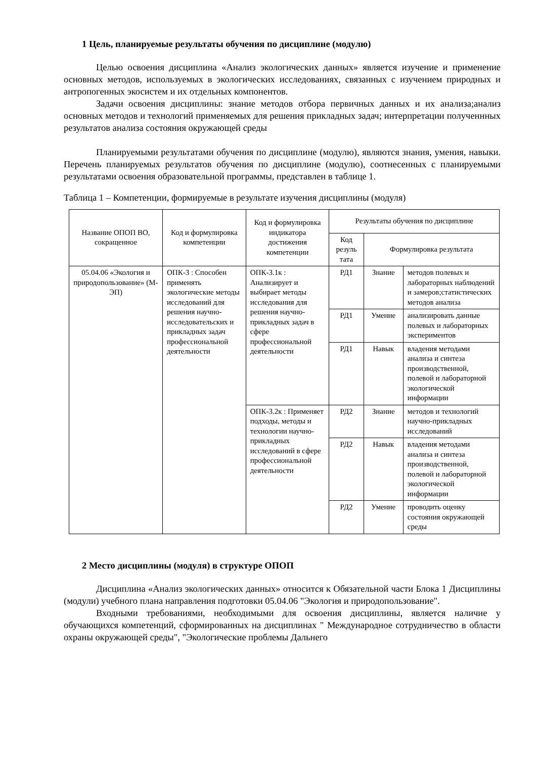1 Цель, планируемые результаты обучения по дисциплине (модулю)
Целью освоения дисциплина «Анализ экологических данных» является изучение и применение основных методов, используемых в экологических исследованиях, связанных с изучением природных и антропогенных экосистем и их отдельных компонентов.
Задачи освоения дисциплины: знание методов отбора первичных данных и их анализа;анализ основных методов и технологий применяемых для решения прикладных задач; интерпретации полученнных результатов анализа состояния окружающей среды
Планируемыми результатами обучения по дисциплине (модулю), являются знания, умения, навыки. Перечень планируемых результатов обучения по дисциплине (модулю), соотнесенных с планируемыми результатами освоения образовательной программы, представлен в таблице 1.
Таблица 1 – Компетенции, формируемые в результате изучения дисциплины (модуля)
| Название ОПОП ВО, сокращенное | Код и формулировка компетенции | Код и формулировка индикатора достижения компетенции | Результаты обучения по дисциплине | | |
| --- | --- | --- | --- | --- | --- |
| | | | Код резуль тата | Формулировка результата | |
| 05.04.06 «Экология и природопользование» (М-ЭП) | ОПК-3 : Способен применять экологические методы исследований для решения научно-исследовательских и прикладных задач профессиональной деятельности | ОПК-3.1к : Анализирует и выбирает методы исследования для решения научно-прикладных задач в сфере профессиональной деятельности | РД1 | Знание | методов полевых и лабораторных наблюдений и замеров;статистических методов анализа |
| | | | РД1 | Умение | анализировать данные полевых и лабораторных экспериментов |
| | | | РД1 | Навык | владения методами анализа и синтеза производственной, полевой и лабораторной экологической информации |
| | | ОПК-3.2к : Применяет подходы, методы и технологии научно-прикладных исследований в сфере профессиональной деятельности | РД2 | Знание | методов и технологий научно-прикладных исследований |
| | | | РД2 | Навык | владения методами анализа и синтеза производственной, полевой и лабораторной экологической информации |
| | | | РД2 | Умение | проводить оценку состояния окружающей среды |
2 Место дисциплины (модуля) в структуре ОПОП
Дисциплина «Анализ экологических данных» относится к Обязательной части Блока 1 Дисциплины (модули) учебного плана направления подготовки 05.04.06 "Экология и природопользование".
Входными требованиями, необходимыми для освоения дисциплины, является наличие у обучающихся компетенций, сформированных на дисциплинах " Международное сотрудничество в области охраны окружающей среды", "Экологические проблемы Дальнего